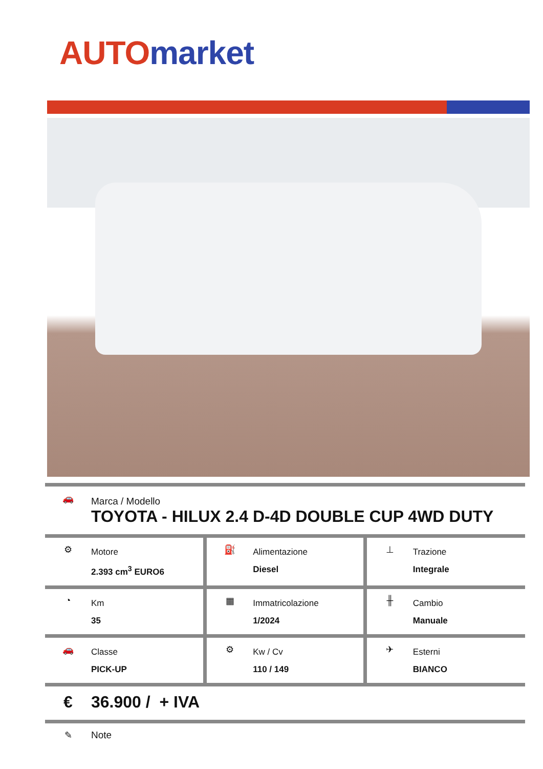AUTO market
| 🚗 Marca / Modello TOYOTA - HILUX 2.4 D-4D DOUBLE CUP 4WD DUTY |
| ⚙ Motore 2.393 cm<sup>3</sup> EURO6 | ⛽ Alimentazione Diesel | ⊥ Trazione Integrale |
| ◔ Km 35 | ▦ Immatricolazione 1/2024 | ╫ Cambio Manuale |
| 🚗 Classe PICK-UP | ⚙ Kw / Cv 110 / 149 | ✈ Esterni BIANCO |
| € 36.900 / + IVA |
| ✎ Note |